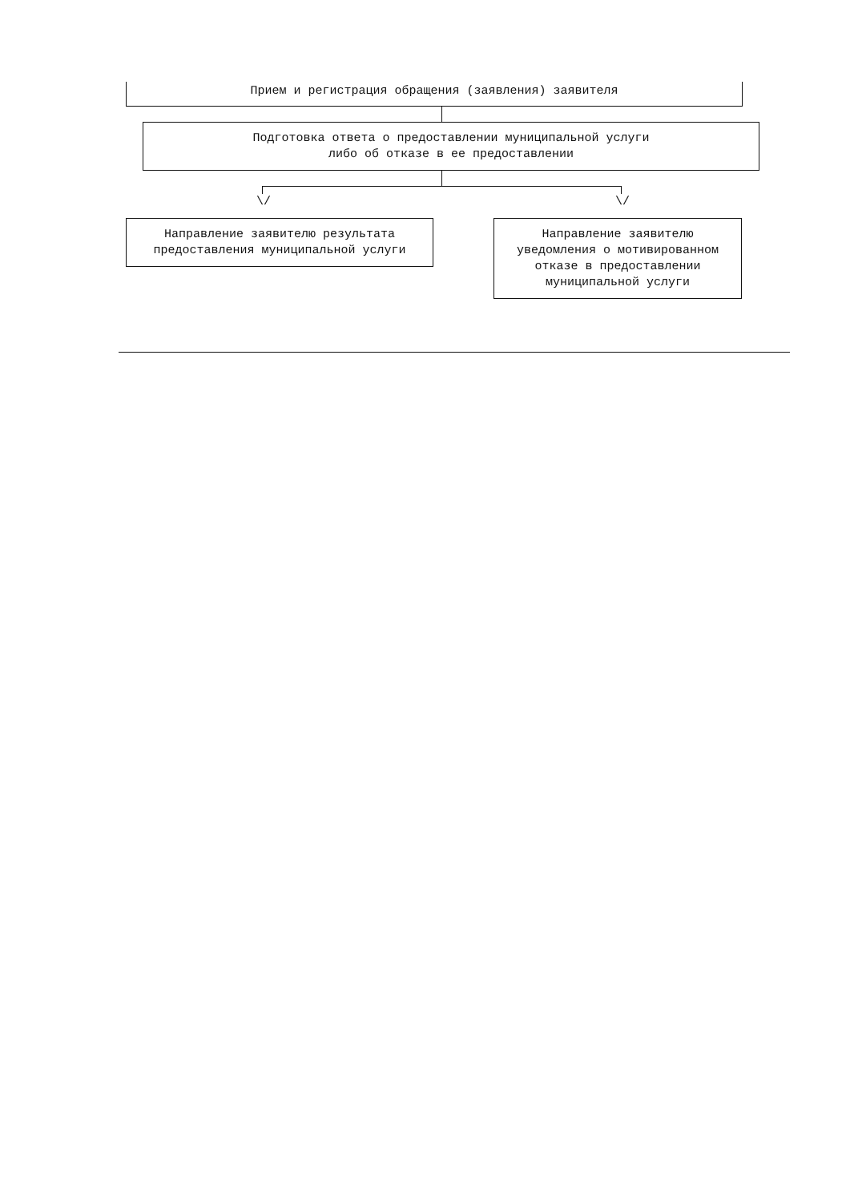Прием и регистрация обращения (заявления) заявителя
Подготовка ответа о предоставлении муниципальной услуги
либо об отказе в ее предоставлении
\/ \/
Направление заявителю результата
предоставления муниципальной услуги
Направление заявителю
уведомления о мотивированном
отказе в предоставлении
муниципальной услуги